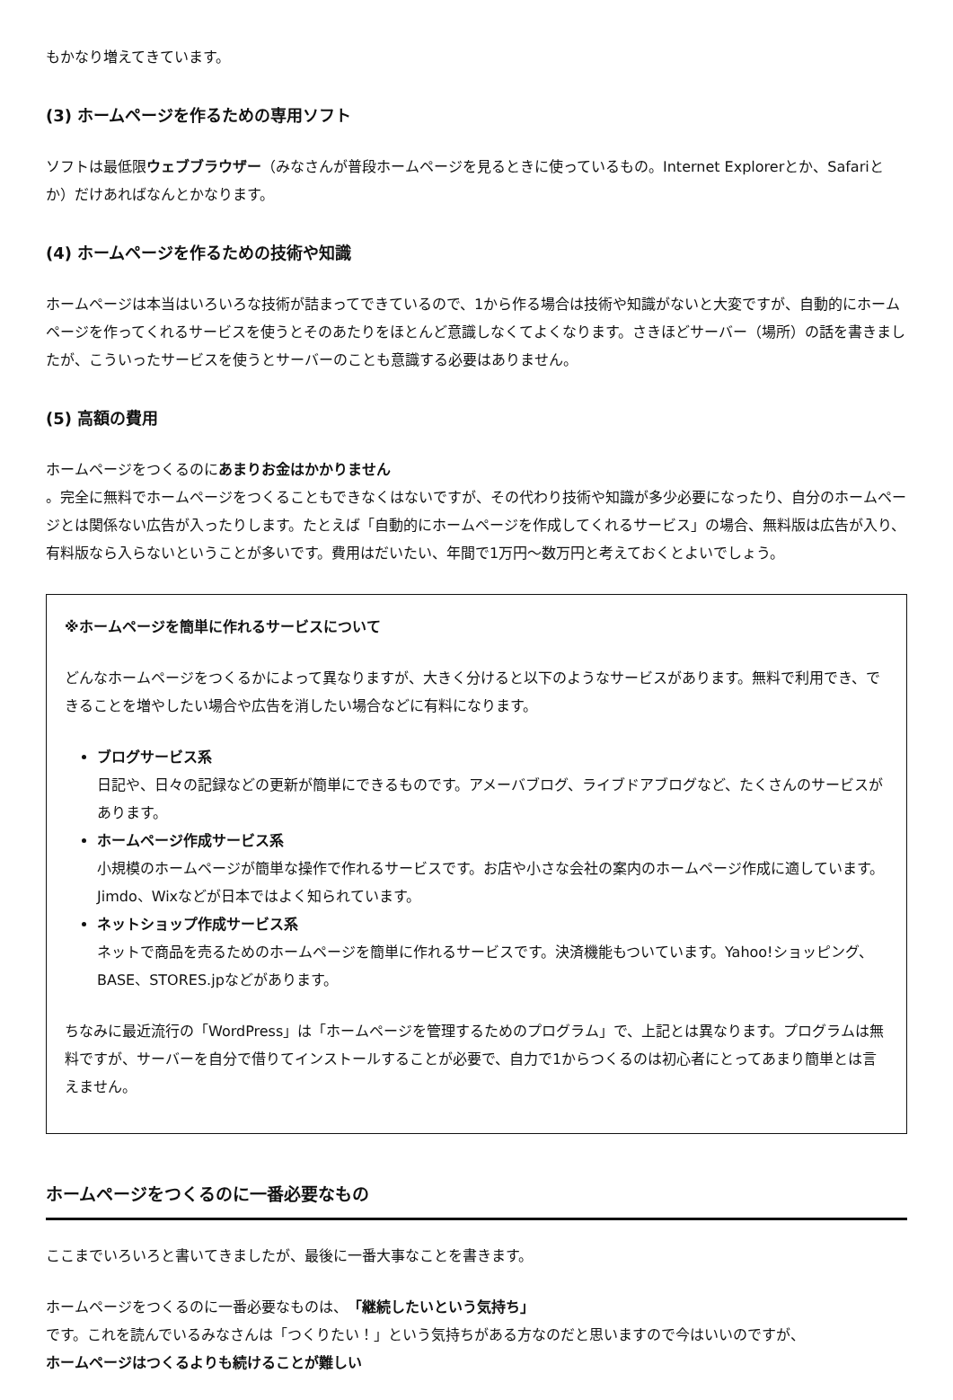もかなり増えてきています。
(3) ホームページを作るための専用ソフト
ソフトは最低限ウェブブラウザー（みなさんが普段ホームページを見るときに使っているもの。Internet Explorerとか、Safariとか）だけあればなんとかなります。
(4) ホームページを作るための技術や知識
ホームページは本当はいろいろな技術が詰まってできているので、1から作る場合は技術や知識がないと大変ですが、自動的にホームページを作ってくれるサービスを使うとそのあたりをほとんど意識しなくてよくなります。さきほどサーバー（場所）の話を書きましたが、こういったサービスを使うとサーバーのことも意識する必要はありません。
(5) 高額の費用
ホームページをつくるのにあまりお金はかかりません
。完全に無料でホームページをつくることもできなくはないですが、その代わり技術や知識が多少必要になったり、自分のホームページとは関係ない広告が入ったりします。たとえば「自動的にホームページを作成してくれるサービス」の場合、無料版は広告が入り、有料版なら入らないということが多いです。費用はだいたい、年間で1万円〜数万円と考えておくとよいでしょう。
※ホームページを簡単に作れるサービスについて
どんなホームページをつくるかによって異なりますが、大きく分けると以下のようなサービスがあります。無料で利用でき、できることを増やしたい場合や広告を消したい場合などに有料になります。
ブログサービス系
日記や、日々の記録などの更新が簡単にできるものです。アメーバブログ、ライブドアブログなど、たくさんのサービスがあります。
ホームページ作成サービス系
小規模のホームページが簡単な操作で作れるサービスです。お店や小さな会社の案内のホームページ作成に適しています。Jimdo、Wixなどが日本ではよく知られています。
ネットショップ作成サービス系
ネットで商品を売るためのホームページを簡単に作れるサービスです。決済機能もついています。Yahoo!ショッピング、BASE、STORES.jpなどがあります。
ちなみに最近流行の「WordPress」は「ホームページを管理するためのプログラム」で、上記とは異なります。プログラムは無料ですが、サーバーを自分で借りてインストールすることが必要で、自力で1からつくるのは初心者にとってあまり簡単とは言えません。
ホームページをつくるのに一番必要なもの
ここまでいろいろと書いてきましたが、最後に一番大事なことを書きます。
ホームページをつくるのに一番必要なものは、「継続したいという気持ち」
です。これを読んでいるみなさんは「つくりたい！」という気持ちがある方なのだと思いますので今はいいのですが、
ホームページはつくるよりも続けることが難しい